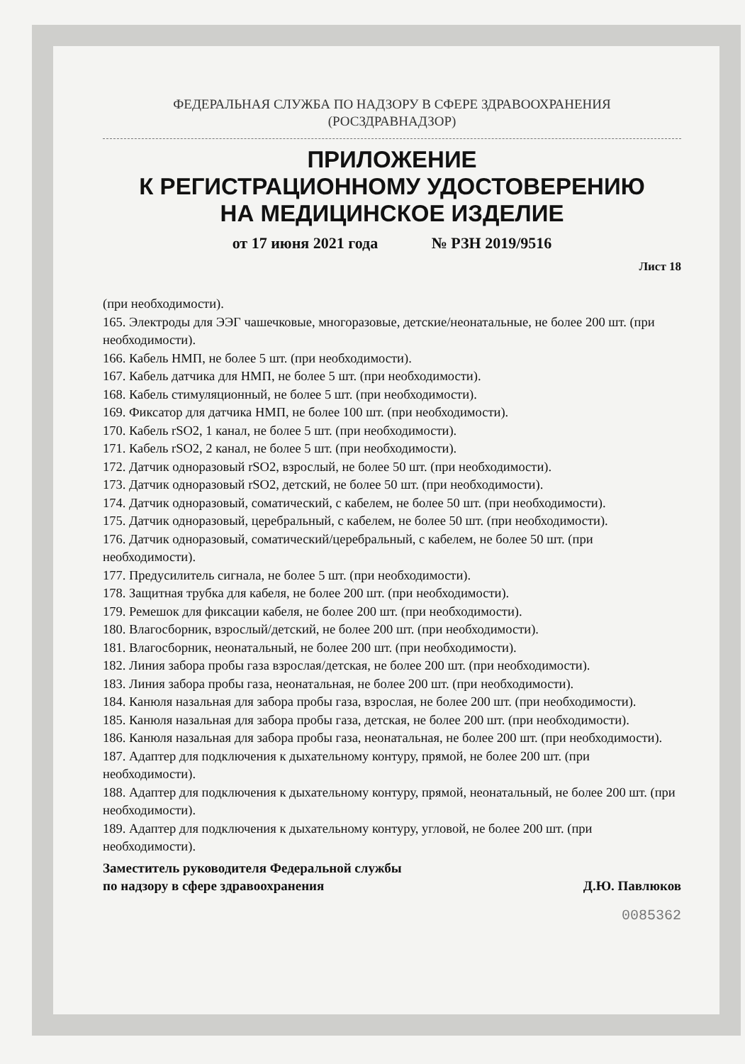ФЕДЕРАЛЬНАЯ СЛУЖБА ПО НАДЗОРУ В СФЕРЕ ЗДРАВООХРАНЕНИЯ
(РОСЗДРАВНАДЗОР)
ПРИЛОЖЕНИЕ
К РЕГИСТРАЦИОННОМУ УДОСТОВЕРЕНИЮ
НА МЕДИЦИНСКОЕ ИЗДЕЛИЕ
от 17 июня 2021 года № РЗН 2019/9516
Лист 18
(при необходимости).
165. Электроды для ЭЭГ чашечковые, многоразовые, детские/неонатальные, не более 200 шт. (при необходимости).
166. Кабель НМП, не более 5 шт. (при необходимости).
167. Кабель датчика для НМП, не более 5 шт. (при необходимости).
168. Кабель стимуляционный, не более 5 шт. (при необходимости).
169. Фиксатор для датчика НМП, не более 100 шт. (при необходимости).
170. Кабель rSO2, 1 канал, не более 5 шт. (при необходимости).
171. Кабель rSO2, 2 канал, не более 5 шт. (при необходимости).
172. Датчик одноразовый rSO2, взрослый, не более 50 шт. (при необходимости).
173. Датчик одноразовый rSO2, детский, не более 50 шт. (при необходимости).
174. Датчик одноразовый, соматический, с кабелем, не более 50 шт. (при необходимости).
175. Датчик одноразовый, церебральный, с кабелем, не более 50 шт. (при необходимости).
176. Датчик одноразовый, соматический/церебральный, с кабелем, не более 50 шт. (при необходимости).
177. Предусилитель сигнала, не более 5 шт. (при необходимости).
178. Защитная трубка для кабеля, не более 200 шт. (при необходимости).
179. Ремешок для фиксации кабеля, не более 200 шт. (при необходимости).
180. Влагосборник, взрослый/детский, не более 200 шт. (при необходимости).
181. Влагосборник, неонатальный, не более 200 шт. (при необходимости).
182. Линия забора пробы газа взрослая/детская, не более 200 шт. (при необходимости).
183. Линия забора пробы газа, неонатальная, не более 200 шт. (при необходимости).
184. Канюля назальная для забора пробы газа, взрослая, не более 200 шт. (при необходимости).
185. Канюля назальная для забора пробы газа, детская, не более 200 шт. (при необходимости).
186. Канюля назальная для забора пробы газа, неонатальная, не более 200 шт. (при необходимости).
187. Адаптер для подключения к дыхательному контуру, прямой, не более 200 шт. (при необходимости).
188. Адаптер для подключения к дыхательному контуру, прямой, неонатальный, не более 200 шт. (при необходимости).
189. Адаптер для подключения к дыхательному контуру, угловой, не более 200 шт. (при необходимости).
Заместитель руководителя Федеральной службы
по надзору в сфере здравоохранения
Д.Ю. Павлюков
0085362